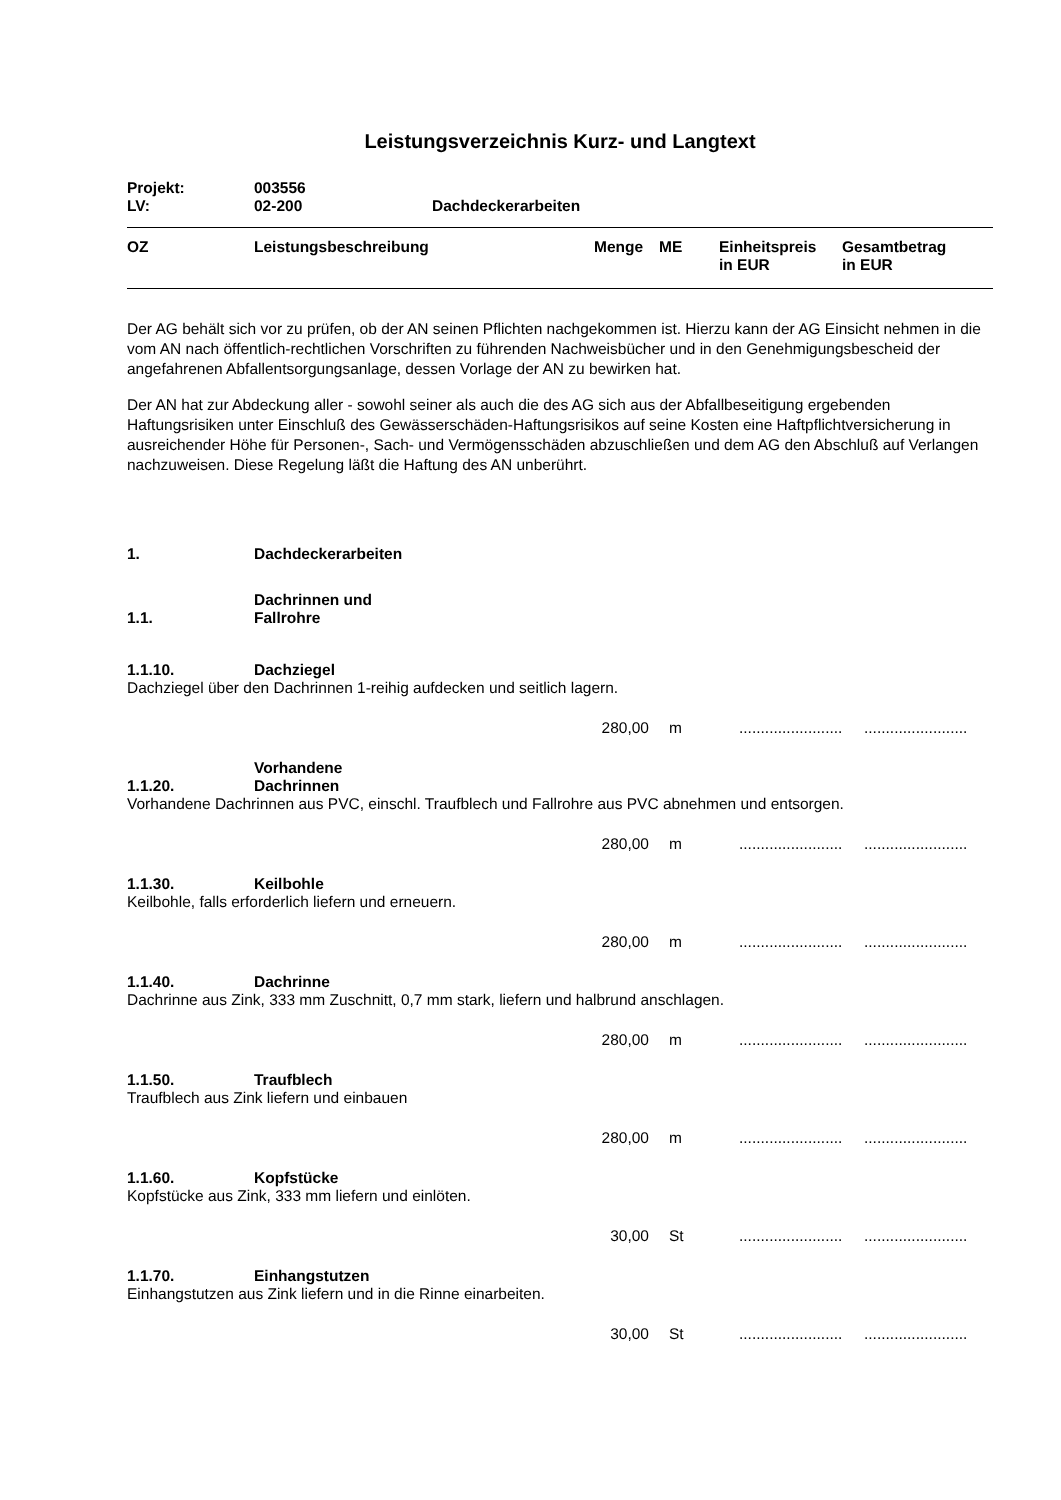Leistungsverzeichnis Kurz- und Langtext
| Projekt: | 003556 | |
| LV: | 02-200 | Dachdeckerarbeiten |
| OZ | Leistungsbeschreibung | Menge | ME | Einheitspreis in EUR | Gesamtbetrag in EUR |
| --- | --- | --- | --- | --- | --- |
Der AG behält sich vor zu prüfen, ob der AN seinen Pflichten nachgekommen ist. Hierzu kann der AG Einsicht nehmen in die vom AN nach öffentlich-rechtlichen Vorschriften zu führenden Nachweisbücher und in den Genehmigungsbescheid der angefahrenen Abfallentsorgungsanlage, dessen Vorlage der AN zu bewirken hat.
Der AN hat zur Abdeckung aller - sowohl seiner als auch die des AG sich aus der Abfallbeseitigung ergebenden Haftungsrisiken unter Einschluß des Gewässerschäden-Haftungsrisikos auf seine Kosten eine Haftpflichtversicherung in ausreichender Höhe für Personen-, Sach- und Vermögensschäden abzuschließen und dem AG den Abschluß auf Verlangen nachzuweisen. Diese Regelung läßt die Haftung des AN unberührt.
1. Dachdeckerarbeiten
1.1. Dachrinnen und Fallrohre
1.1.10. Dachziegel
Dachziegel über den Dachrinnen 1-reihig aufdecken und seitlich lagern.
280,00 m................................................
1.1.20. Vorhandene Dachrinnen
Vorhandene Dachrinnen aus PVC, einschl. Traufblech und Fallrohre aus PVC abnehmen und entsorgen.
280,00 m................................................
1.1.30. Keilbohle
Keilbohle, falls erforderlich liefern und erneuern.
280,00 m................................................
1.1.40. Dachrinne
Dachrinne aus Zink, 333 mm Zuschnitt, 0,7 mm stark, liefern und halbrund anschlagen.
280,00 m................................................
1.1.50. Traufblech
Traufblech aus Zink liefern und einbauen
280,00 m................................................
1.1.60. Kopfstücke
Kopfstücke aus Zink, 333 mm liefern und einlöten.
30,00 St................................................
1.1.70. Einhangstutzen
Einhangstutzen aus Zink liefern und in die Rinne einarbeiten.
30,00 St................................................